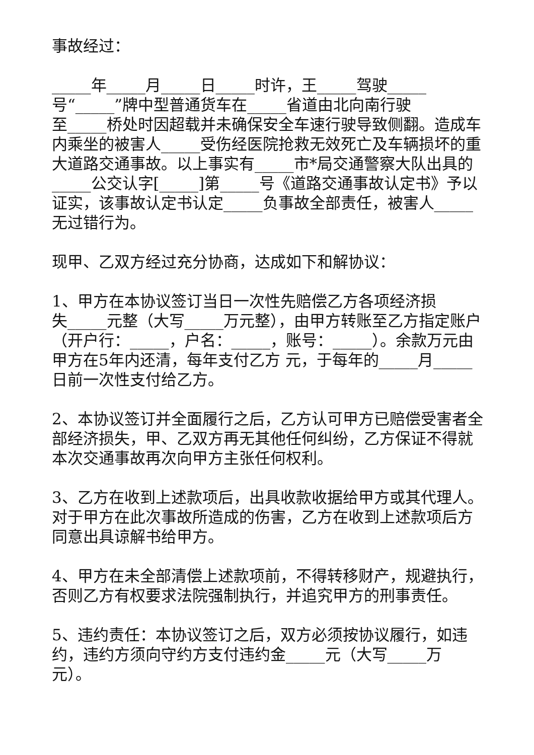事故经过：
_____年_____月_____日_____时许，王_____驾驶_____
号“_____”牌中型普通货车在_____省道由北向南行驶
至_____桥处时因超载并未确保安全车速行驶导致侧翻。造成车内乘坐的被害人_____受伤经医院抢救无效死亡及车辆损坏的重大道路交通事故。以上事实有_____市*局交通警察大队出具的_____公交认字[_____]第_____号《道路交通事故认定书》予以证实，该事故认定书认定_____负事故全部责任，被害人_____无过错行为。
现甲、乙双方经过充分协商，达成如下和解协议：
1、甲方在本协议签订当日一次性先赔偿乙方各项经济损
失_____元整（大写_____万元整），由甲方转账至乙方指定账户（开户行：_____，户名：_____，账号：_____）。余款万元由甲方在5年内还清，每年支付乙方 元，于每年的_____月_____日前一次性支付给乙方。
2、本协议签订并全面履行之后，乙方认可甲方已赔偿受害者全部经济损失，甲、乙双方再无其他任何纠纷，乙方保证不得就本次交通事故再次向甲方主张任何权利。
3、乙方在收到上述款项后，出具收款收据给甲方或其代理人。对于甲方在此次事故所造成的伤害，乙方在收到上述款项后方同意出具谅解书给甲方。
4、甲方在未全部清偿上述款项前，不得转移财产，规避执行，否则乙方有权要求法院强制执行，并追究甲方的刑事责任。
5、违约责任：本协议签订之后，双方必须按协议履行，如违约，违约方须向守约方支付违约金_____元（大写_____万
元）。